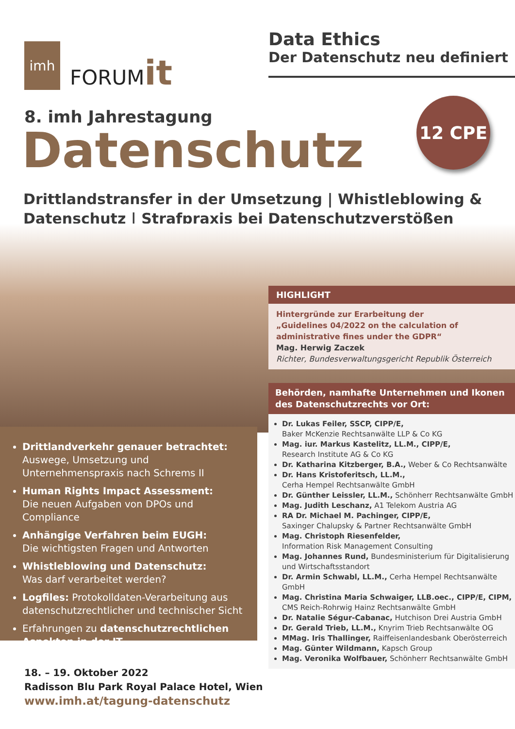imh
FORUMit
Data Ethics
Der Datenschutz neu definiert
8. imh Jahrestagung
Datenschutz
12 CPE
Drittlandstransfer in der Umsetzung | Whistleblowing &
Datenschutz | Strafpraxis bei Datenschutzverstößen
HIGHLIGHT
Hintergründe zur Erarbeitung der
„Guidelines 04/2022 on the calculation of
administrative fines under the GDPR“
Mag. Herwig Zaczek
Richter, Bundesverwaltungsgericht Republik Österreich
Behörden, namhafte Unternehmen und Ikonen des Datenschutzrechts vor Ort:
Dr. Lukas Feiler, SSCP, CIPP/E,
Baker McKenzie Rechtsanwälte LLP & Co KG
Mag. iur. Markus Kastelitz, LL.M., CIPP/E,
Research Institute AG & Co KG
Dr. Katharina Kitzberger, B.A., Weber & Co Rechtsanwälte
Dr. Hans Kristoferitsch, LL.M.,
Cerha Hempel Rechtsanwälte GmbH
Dr. Günther Leissler, LL.M., Schönherr Rechtsanwälte GmbH
Mag. Judith Leschanz, A1 Telekom Austria AG
RA Dr. Michael M. Pachinger, CIPP/E,
Saxinger Chalupsky & Partner Rechtsanwälte GmbH
Mag. Christoph Riesenfelder,
Information Risk Management Consulting
Mag. Johannes Rund, Bundesministerium für Digitalisierung und Wirtschaftsstandort
Dr. Armin Schwabl, LL.M., Cerha Hempel Rechtsanwälte GmbH
Mag. Christina Maria Schwaiger, LLB.oec., CIPP/E, CIPM,
CMS Reich-Rohrwig Hainz Rechtsanwälte GmbH
Dr. Natalie Ségur-Cabanac, Hutchison Drei Austria GmbH
Dr. Gerald Trieb, LL.M., Knyrim Trieb Rechtsanwälte OG
MMag. Iris Thallinger, Raiffeisenlandesbank Oberösterreich
Mag. Günter Wildmann, Kapsch Group
Mag. Veronika Wolfbauer, Schönherr Rechtsanwälte GmbH
Drittlandverkehr genauer betrachtet:
Auswege, Umsetzung und Unternehmenspraxis nach Schrems II
Human Rights Impact Assessment:
Die neuen Aufgaben von DPOs und Compliance
Anhängige Verfahren beim EUGH:
Die wichtigsten Fragen und Antworten
Whistleblowing und Datenschutz:
Was darf verarbeitet werden?
Logfiles: Protokolldaten-Verarbeitung aus datenschutzrechtlicher und technischer Sicht
Erfahrungen zu datenschutzrechtlichen Aspekten in der IT
18. – 19. Oktober 2022
Radisson Blu Park Royal Palace Hotel, Wien
www.imh.at/tagung-datenschutz